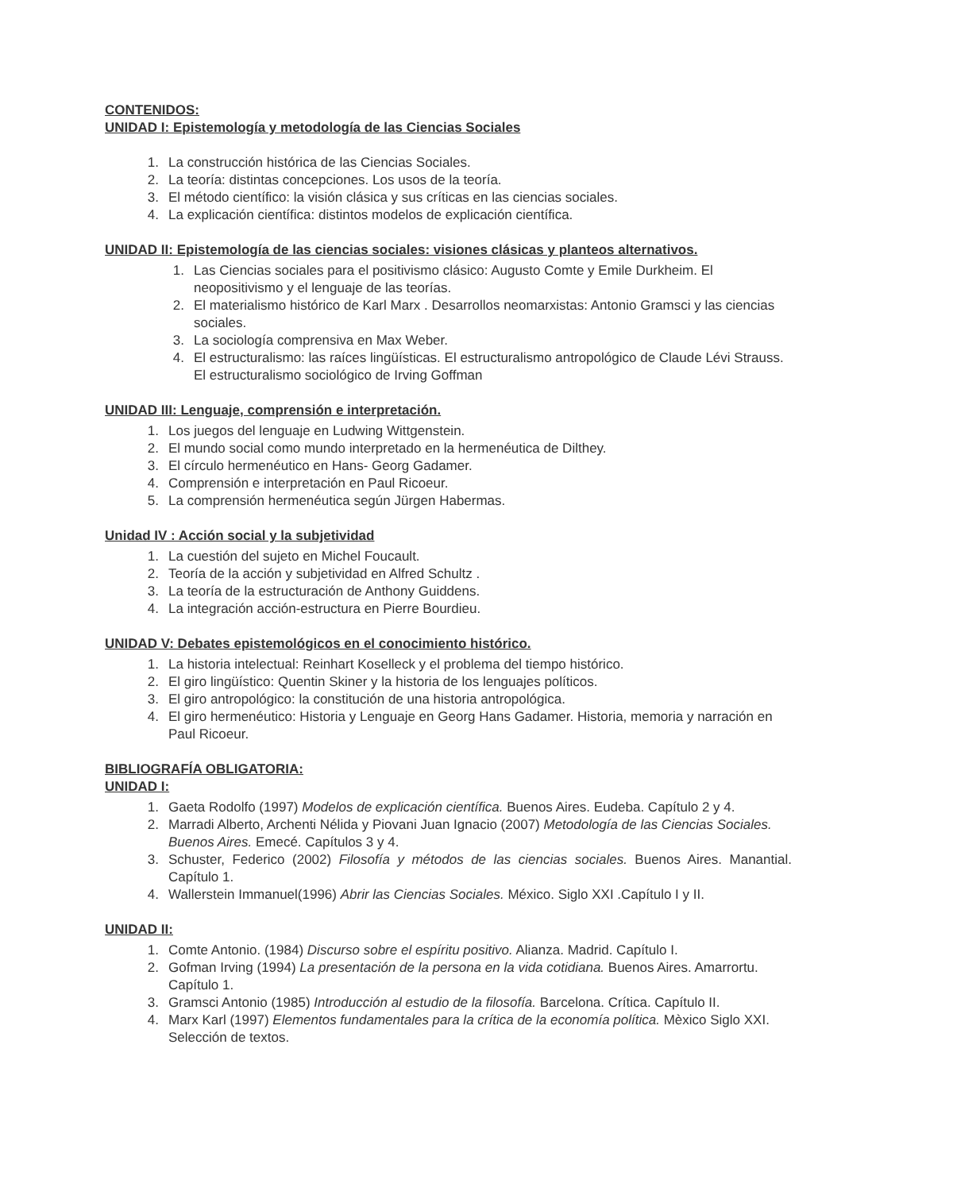CONTENIDOS:
UNIDAD I: Epistemología y metodología de las Ciencias Sociales
1. La construcción histórica de las Ciencias Sociales.
2. La teoría: distintas concepciones. Los usos de la teoría.
3. El método científico: la visión clásica y sus críticas en las ciencias sociales.
4. La explicación científica: distintos modelos de explicación científica.
UNIDAD II: Epistemología de las ciencias sociales: visiones clásicas y planteos alternativos.
1. Las Ciencias sociales para el positivismo clásico: Augusto Comte y Emile Durkheim. El neopositivismo y el lenguaje de las teorías.
2. El materialismo histórico de Karl Marx . Desarrollos neomarxistas: Antonio Gramsci y las ciencias sociales.
3. La sociología comprensiva en Max Weber.
4. El estructuralismo: las raíces lingüísticas. El estructuralismo antropológico de Claude Lévi Strauss. El estructuralismo sociológico de Irving Goffman
UNIDAD III: Lenguaje, comprensión e interpretación.
1. Los juegos del lenguaje en Ludwing Wittgenstein.
2. El mundo social como mundo interpretado en la hermenéutica de Dilthey.
3. El círculo hermenéutico en Hans- Georg Gadamer.
4. Comprensión e interpretación en Paul Ricoeur.
5. La comprensión hermenéutica según Jürgen Habermas.
Unidad IV : Acción social y la subjetividad
1. La cuestión del sujeto en Michel Foucault.
2. Teoría de la acción y subjetividad en Alfred Schultz .
3. La teoría de la estructuración de Anthony Guiddens.
4. La integración acción-estructura en Pierre Bourdieu.
UNIDAD V: Debates epistemológicos en el conocimiento histórico.
1. La historia intelectual: Reinhart Koselleck y el problema del tiempo histórico.
2. El giro lingüístico: Quentin Skiner y la historia de los lenguajes políticos.
3. El giro antropológico: la constitución de una historia antropológica.
4. El giro hermenéutico: Historia y Lenguaje en Georg Hans Gadamer. Historia, memoria y narración en Paul Ricoeur.
BIBLIOGRAFÍA OBLIGATORIA:
UNIDAD I:
1. Gaeta Rodolfo (1997) Modelos de explicación científica. Buenos Aires. Eudeba. Capítulo 2 y 4.
2. Marradi Alberto, Archenti Nélida y Piovani Juan Ignacio (2007) Metodología de las Ciencias Sociales. Buenos Aires. Emecé. Capítulos 3 y 4.
3. Schuster, Federico (2002) Filosofía y métodos de las ciencias sociales. Buenos Aires. Manantial. Capítulo 1.
4. Wallerstein Immanuel(1996) Abrir las Ciencias Sociales. México. Siglo XXI .Capítulo I y II.
UNIDAD II:
1. Comte Antonio. (1984) Discurso sobre el espíritu positivo. Alianza. Madrid. Capítulo I.
2. Gofman Irving (1994) La presentación de la persona en la vida cotidiana. Buenos Aires. Amarrortu. Capítulo 1.
3. Gramsci Antonio (1985) Introducción al estudio de la filosofía. Barcelona. Crítica. Capítulo II.
4. Marx Karl (1997) Elementos fundamentales para la crítica de la economía política. Mèxico Siglo XXI. Selección de textos.